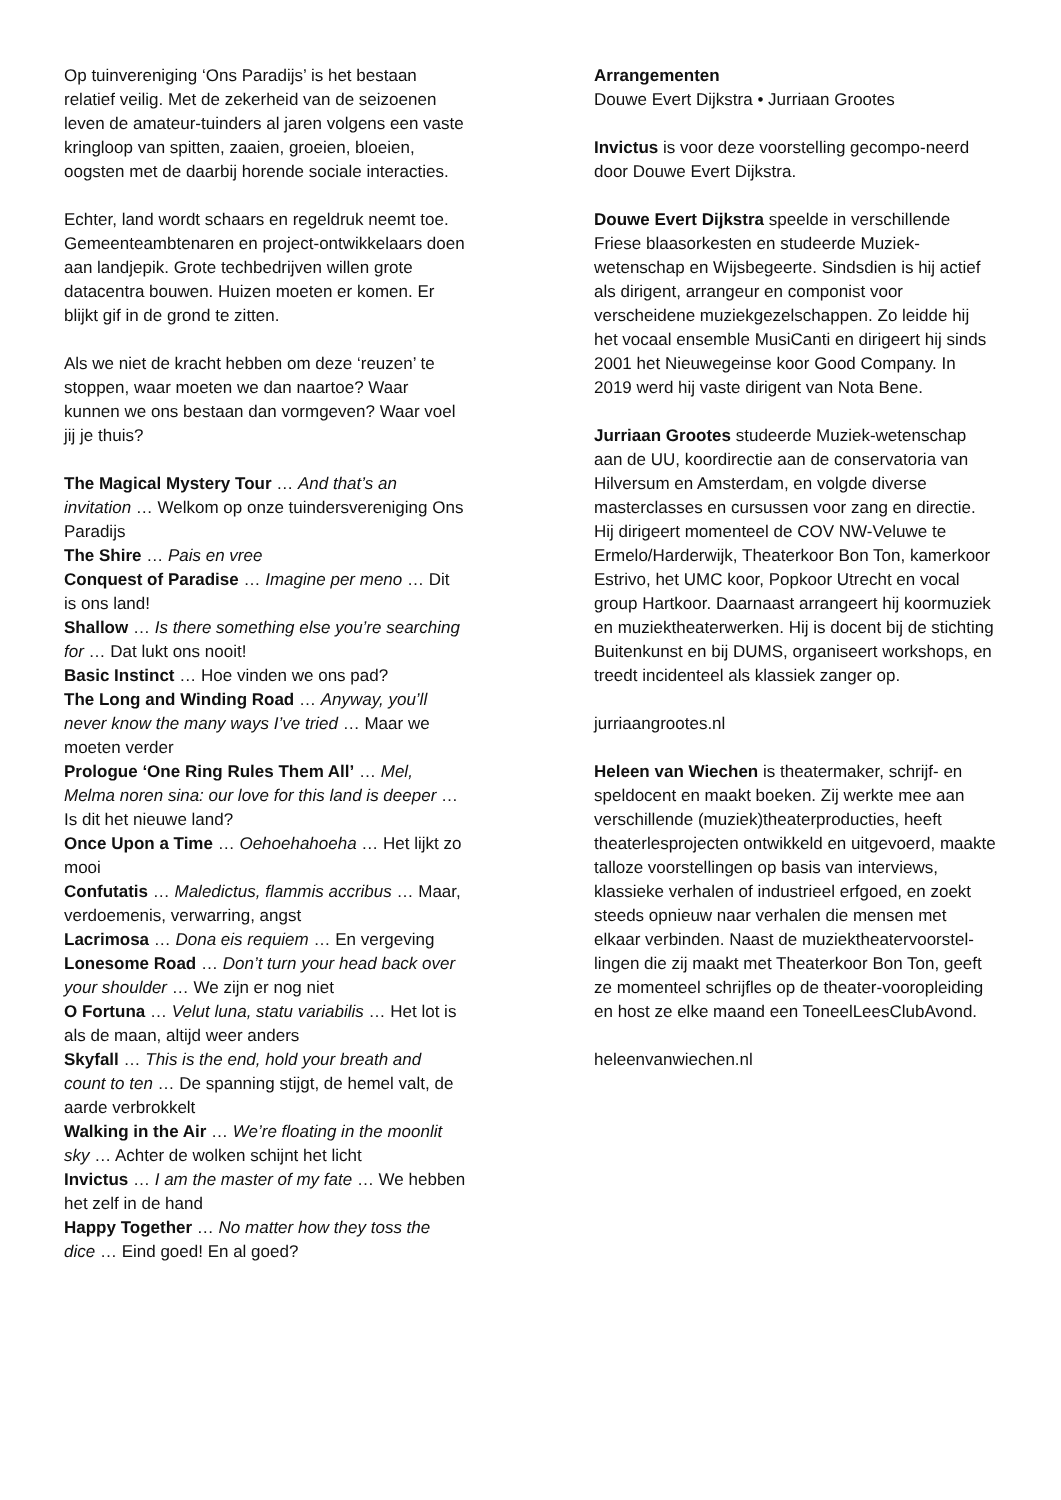Op tuinvereniging ‘Ons Paradijs’ is het bestaan relatief veilig. Met de zekerheid van de seizoenen leven de amateur-tuinders al jaren volgens een vaste kringloop van spitten, zaaien, groeien, bloeien, oogsten met de daarbij horende sociale interacties.
Echter, land wordt schaars en regeldruk neemt toe. Gemeenteambtenaren en project-ontwikkelaars doen aan landjepik. Grote techbedrijven willen grote datacentra bouwen. Huizen moeten er komen. Er blijkt gif in de grond te zitten.
Als we niet de kracht hebben om deze ‘reuzen’ te stoppen, waar moeten we dan naartoe? Waar kunnen we ons bestaan dan vormgeven? Waar voel jij je thuis?
The Magical Mystery Tour … And that’s an invitation … Welkom op onze tuindersvereniging Ons Paradijs
The Shire … Pais en vree
Conquest of Paradise … Imagine per meno … Dit is ons land!
Shallow … Is there something else you’re searching for … Dat lukt ons nooit!
Basic Instinct … Hoe vinden we ons pad?
The Long and Winding Road … Anyway, you’ll never know the many ways I’ve tried … Maar we moeten verder
Prologue ‘One Ring Rules Them All’ … Mel, Melma noren sina: our love for this land is deeper … Is dit het nieuwe land?
Once Upon a Time … Oehoehahoeha … Het lijkt zo mooi
Confutatis … Maledictus, flammis accribus … Maar, verdoemenis, verwarring, angst
Lacrimosa … Dona eis requiem … En vergeving
Lonesome Road … Don’t turn your head back over your shoulder … We zijn er nog niet
O Fortuna … Velut luna, statu variabilis … Het lot is als de maan, altijd weer anders
Skyfall … This is the end, hold your breath and count to ten … De spanning stijgt, de hemel valt, de aarde verbrokkelt
Walking in the Air … We’re floating in the moonlit sky … Achter de wolken schijnt het licht
Invictus … I am the master of my fate … We hebben het zelf in de hand
Happy Together … No matter how they toss the dice … Eind goed! En al goed?
Arrangementen
Douwe Evert Dijkstra • Jurriaan Grootes
Invictus is voor deze voorstelling gecompo-neerd door Douwe Evert Dijkstra.
Douwe Evert Dijkstra speelde in verschillende Friese blaasorkesten en studeerde Muziek-wetenschap en Wijsbegeerte. Sindsdien is hij actief als dirigent, arrangeur en componist voor verscheidene muziekgezelschappen. Zo leidde hij het vocaal ensemble MusiCanti en dirigeert hij sinds 2001 het Nieuwegeinse koor Good Company. In 2019 werd hij vaste dirigent van Nota Bene.
Jurriaan Grootes studeerde Muziek-wetenschap aan de UU, koordirectie aan de conservatoria van Hilversum en Amsterdam, en volgde diverse masterclasses en cursussen voor zang en directie. Hij dirigeert momenteel de COV NW-Veluwe te Ermelo/Harderwijk, Theaterkoor Bon Ton, kamerkoor Estrivo, het UMC koor, Popkoor Utrecht en vocal group Hartkoor. Daarnaast arrangeert hij koormuziek en muziektheaterwerken. Hij is docent bij de stichting Buitenkunst en bij DUMS, organiseert workshops, en treedt incidenteel als klassiek zanger op.
jurriaangrootes.nl
Heleen van Wiechen is theatermaker, schrijf- en speldocent en maakt boeken. Zij werkte mee aan verschillende (muziek)theaterproducties, heeft theaterlesprojecten ontwikkeld en uitgevoerd, maakte talloze voorstellingen op basis van interviews, klassieke verhalen of industrieel erfgoed, en zoekt steeds opnieuw naar verhalen die mensen met elkaar verbinden. Naast de muziektheatervoorstel-lingen die zij maakt met Theaterkoor Bon Ton, geeft ze momenteel schrijfles op de theater-vooropleiding en host ze elke maand een ToneelLeesClubAvond.
heleenvanwiechen.nl